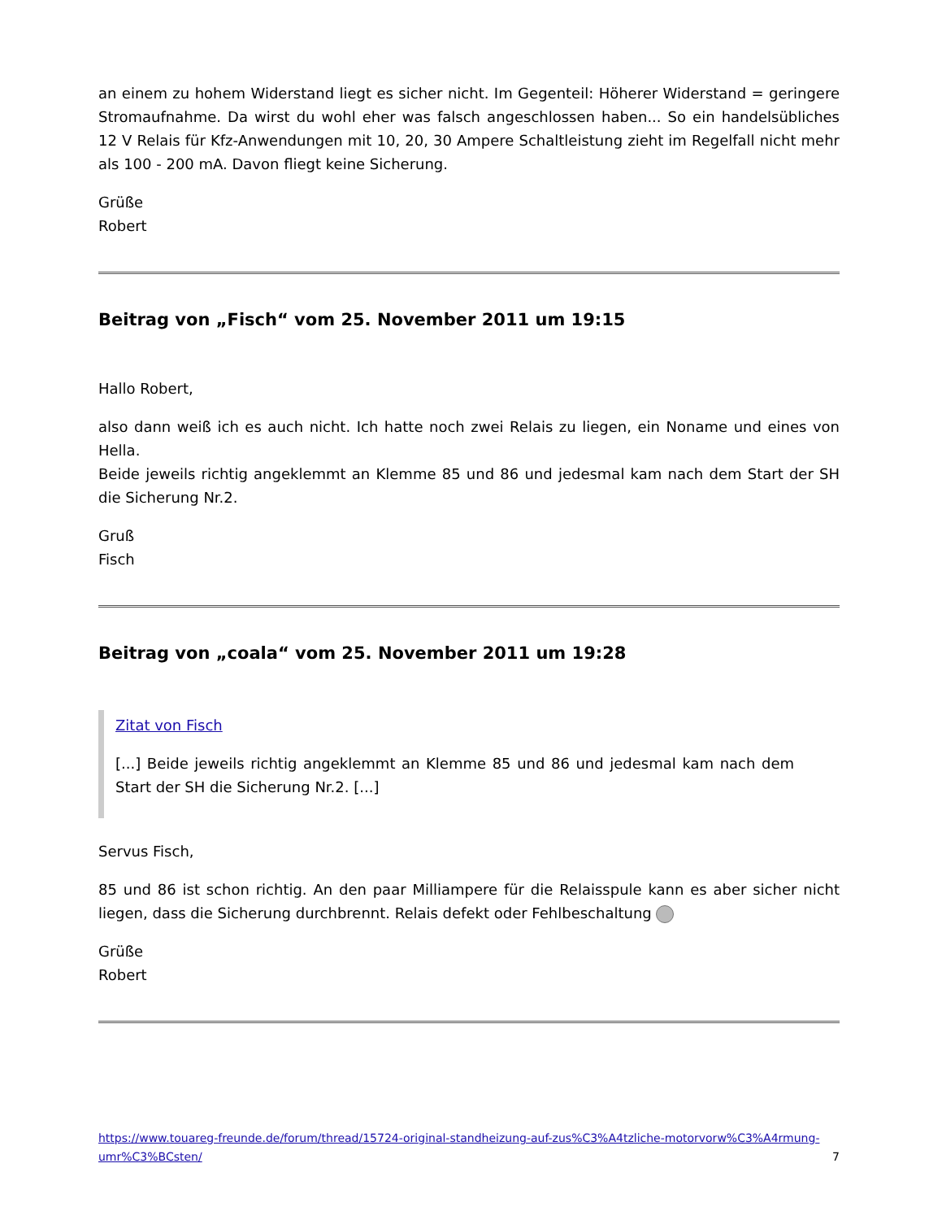an einem zu hohem Widerstand liegt es sicher nicht. Im Gegenteil: Höherer Widerstand = geringere Stromaufnahme. Da wirst du wohl eher was falsch angeschlossen haben... So ein handelsübliches 12 V Relais für Kfz-Anwendungen mit 10, 20, 30 Ampere Schaltleistung zieht im Regelfall nicht mehr als 100 - 200 mA. Davon fliegt keine Sicherung.
Grüße
Robert
Beitrag von „Fisch“ vom 25. November 2011 um 19:15
Hallo Robert,
also dann weiß ich es auch nicht. Ich hatte noch zwei Relais zu liegen, ein Noname und eines von Hella.
Beide jeweils richtig angeklemmt an Klemme 85 und 86 und jedesmal kam nach dem Start der SH die Sicherung Nr.2.
Gruß
Fisch
Beitrag von „coala“ vom 25. November 2011 um 19:28
Zitat von Fisch
[...] Beide jeweils richtig angeklemmt an Klemme 85 und 86 und jedesmal kam nach dem Start der SH die Sicherung Nr.2. [...]
Servus Fisch,
85 und 86 ist schon richtig. An den paar Milliampere für die Relaisspule kann es aber sicher nicht liegen, dass die Sicherung durchbrennt. Relais defekt oder Fehlbeschaltung
Grüße
Robert
https://www.touareg-freunde.de/forum/thread/15724-original-standheizung-auf-zus%C3%A4tzliche-motorvorw%C3%A4rmung-umr%C3%BCsten/ 7